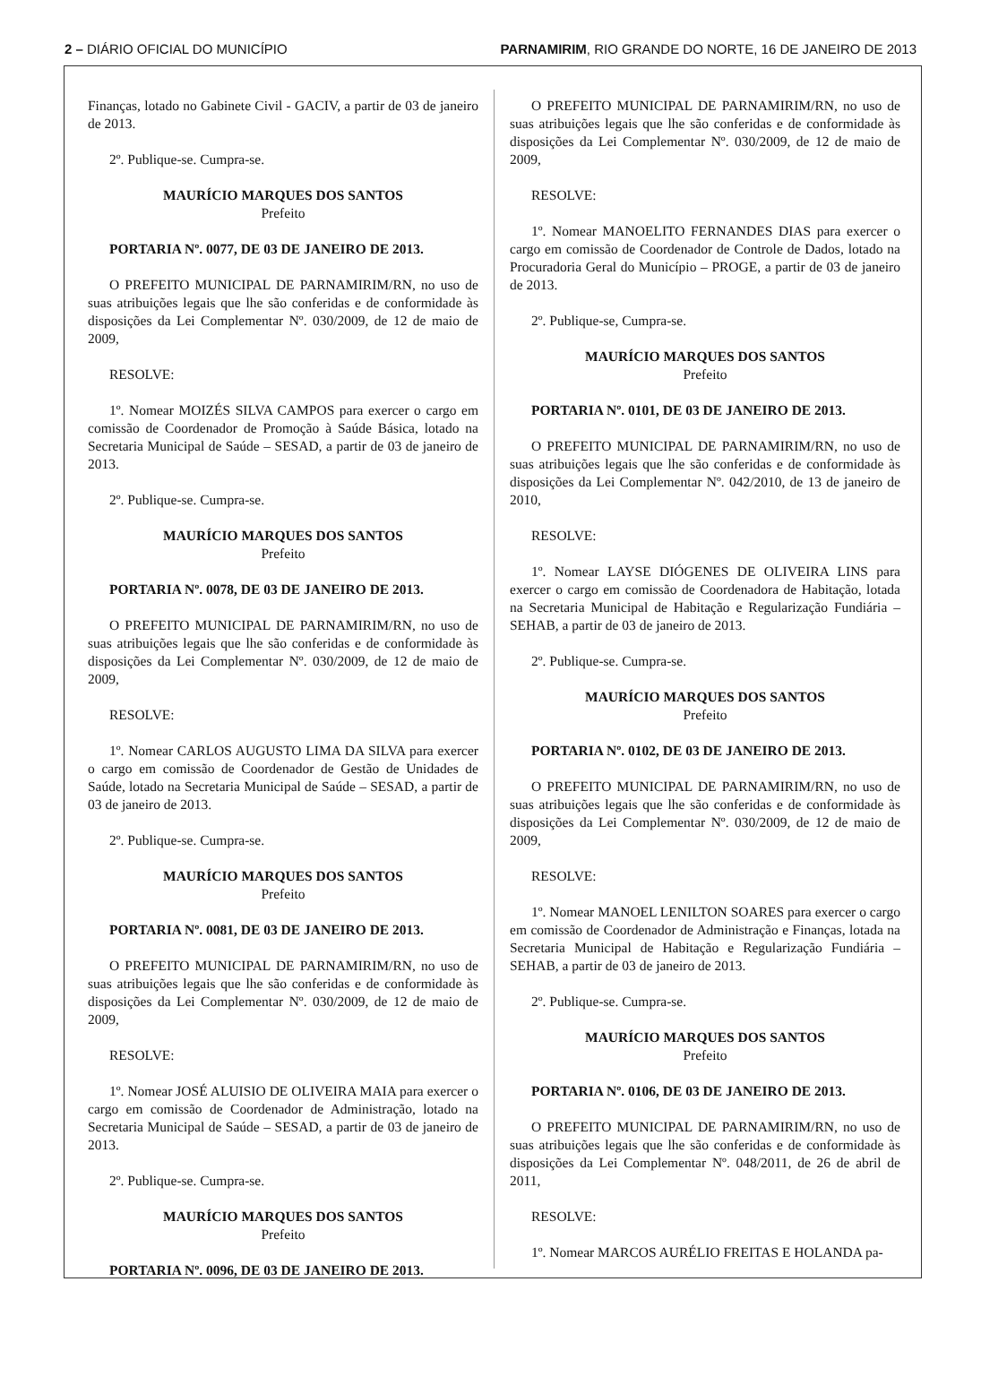2 – DIÁRIO OFICIAL DO MUNICÍPIO
PARNAMIRIM, RIO GRANDE DO NORTE, 16 DE JANEIRO DE 2013
Finanças, lotado no Gabinete Civil - GACIV, a partir de 03 de janeiro de 2013.
2º. Publique-se. Cumpra-se.
MAURÍCIO MARQUES DOS SANTOS
Prefeito
PORTARIA Nº. 0077, DE 03 DE JANEIRO DE 2013.
O PREFEITO MUNICIPAL DE PARNAMIRIM/RN, no uso de suas atribuições legais que lhe são conferidas e de conformidade às disposições da Lei Complementar Nº. 030/2009, de 12 de maio de 2009,
RESOLVE:
1º. Nomear MOIZÉS SILVA CAMPOS para exercer o cargo em comissão de Coordenador de Promoção à Saúde Básica, lotado na Secretaria Municipal de Saúde – SESAD, a partir de 03 de janeiro de 2013.
2º. Publique-se. Cumpra-se.
MAURÍCIO MARQUES DOS SANTOS
Prefeito
PORTARIA Nº. 0078, DE 03 DE JANEIRO DE 2013.
O PREFEITO MUNICIPAL DE PARNAMIRIM/RN, no uso de suas atribuições legais que lhe são conferidas e de conformidade às disposições da Lei Complementar Nº. 030/2009, de 12 de maio de 2009,
RESOLVE:
1º. Nomear CARLOS AUGUSTO LIMA DA SILVA para exercer o cargo em comissão de Coordenador de Gestão de Unidades de Saúde, lotado na Secretaria Municipal de Saúde – SESAD, a partir de 03 de janeiro de 2013.
2º. Publique-se. Cumpra-se.
MAURÍCIO MARQUES DOS SANTOS
Prefeito
PORTARIA Nº. 0081, DE 03 DE JANEIRO DE 2013.
O PREFEITO MUNICIPAL DE PARNAMIRIM/RN, no uso de suas atribuições legais que lhe são conferidas e de conformidade às disposições da Lei Complementar Nº. 030/2009, de 12 de maio de 2009,
RESOLVE:
1º. Nomear JOSÉ ALUISIO DE OLIVEIRA MAIA para exercer o cargo em comissão de Coordenador de Administração, lotado na Secretaria Municipal de Saúde – SESAD, a partir de 03 de janeiro de 2013.
2º. Publique-se. Cumpra-se.
MAURÍCIO MARQUES DOS SANTOS
Prefeito
PORTARIA Nº. 0096, DE 03 DE JANEIRO DE 2013.
O PREFEITO MUNICIPAL DE PARNAMIRIM/RN, no uso de suas atribuições legais que lhe são conferidas e de conformidade às disposições da Lei Complementar Nº. 030/2009, de 12 de maio de 2009,
RESOLVE:
1º. Nomear MANOELITO FERNANDES DIAS para exercer o cargo em comissão de Coordenador de Controle de Dados, lotado na Procuradoria Geral do Município – PROGE, a partir de 03 de janeiro de 2013.
2º. Publique-se, Cumpra-se.
MAURÍCIO MARQUES DOS SANTOS
Prefeito
PORTARIA Nº. 0101, DE 03 DE JANEIRO DE 2013.
O PREFEITO MUNICIPAL DE PARNAMIRIM/RN, no uso de suas atribuições legais que lhe são conferidas e de conformidade às disposições da Lei Complementar Nº. 042/2010, de 13 de janeiro de 2010,
RESOLVE:
1º. Nomear LAYSE DIÓGENES DE OLIVEIRA LINS para exercer o cargo em comissão de Coordenadora de Habitação, lotada na Secretaria Municipal de Habitação e Regularização Fundiária – SEHAB, a partir de 03 de janeiro de 2013.
2º. Publique-se. Cumpra-se.
MAURÍCIO MARQUES DOS SANTOS
Prefeito
PORTARIA Nº. 0102, DE 03 DE JANEIRO DE 2013.
O PREFEITO MUNICIPAL DE PARNAMIRIM/RN, no uso de suas atribuições legais que lhe são conferidas e de conformidade às disposições da Lei Complementar Nº. 030/2009, de 12 de maio de 2009,
RESOLVE:
1º. Nomear MANOEL LENILTON SOARES para exercer o cargo em comissão de Coordenador de Administração e Finanças, lotada na Secretaria Municipal de Habitação e Regularização Fundiária – SEHAB, a partir de 03 de janeiro de 2013.
2º. Publique-se. Cumpra-se.
MAURÍCIO MARQUES DOS SANTOS
Prefeito
PORTARIA Nº. 0106, DE 03 DE JANEIRO DE 2013.
O PREFEITO MUNICIPAL DE PARNAMIRIM/RN, no uso de suas atribuições legais que lhe são conferidas e de conformidade às disposições da Lei Complementar Nº. 048/2011, de 26 de abril de 2011,
RESOLVE:
1º. Nomear MARCOS AURÉLIO FREITAS E HOLANDA pa-